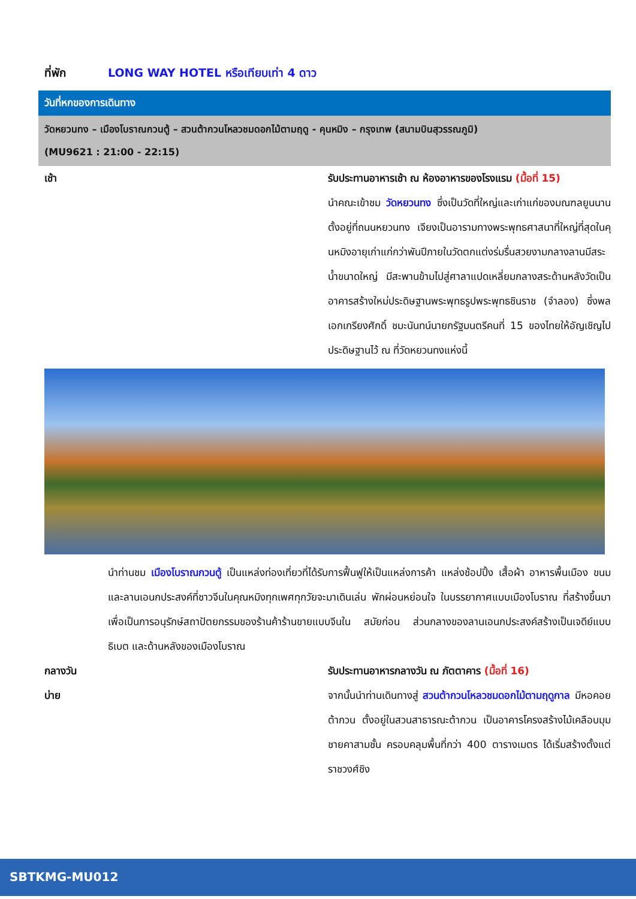ที่พัก LONG WAY HOTEL หรือเทียบเท่า 4 ดาว
วันที่หกของการเดินทาง
วัดหยวนทง – เมืองโบราณกวนตู้ – สวนต้ากวนโหลวชมดอกไม้ตามฤดู - คุนหมิง – กรุงเทพ (สนามบินสุวรรณภูมิ)
(MU9621 : 21:00 - 22:15)
เช้า รับประทานอาหารเช้า ณ ห้องอาหารของโรงแรม (มื้อที่ 15)
นำคณะเข้าชม วัดหยวนทง ซึ่งเป็นวัดที่ใหญ่และเก่าแก่ของมณฑลยูนนานตั้งอยู่ที่ถนนหยวนทง เจียงเป็นอารามทางพระพุทธศาสนาที่ใหญ่ที่สุดในคุนหมิงอายุเก่าแก่กว่าพันปีภายในวัดตกแต่งร่มรื่นสวยงามกลางลานมีสระน้ำขนาดใหญ่ มีสะพานข้ามไปสู่ศาลาแปดเหลี่ยมกลางสระด้านหลังวัดเป็นอาคารสร้างใหม่ประดิษฐานพระพุทธรูปพระพุทธชินราช (จำลอง) ซึ่งพลเอกเกรียงศักดิ์ ชมะนันทน์นายกรัฐมนตรีคนที่ 15 ของไทยให้อัญเชิญไปประดิษฐานไว้ ณ ที่วัดหยวนทงแห่งนี้
นำท่านชม เมืองโบราณกวนตู้ เป็นแหล่งท่องเที่ยวที่ได้รับการฟื้นฟูให้เป็นแหล่งการค้า แหล่งช้อปปิ้ง เสื้อผ้า อาหารพื้นเมือง ขนม และลานเอนกประสงค์ที่ชาวจีนในคุณหมิงทุกเพศทุกวัยจะมาเดินเล่น พักผ่อนหย่อนใจ ในบรรยากาศแบบเมืองโบราณ ที่สร้างขึ้นมาเพื่อเป็นการอนุรักษ์สถาปัตยกรรมของร้านค้าร้านขายแบบจีนใน สมัยก่อน ส่วนกลางของลานเอนกประสงค์สร้างเป็นเจดีย์แบบธิเบต และด้านหลังของเมืองโบราณ
กลางวัน รับประทานอาหารกลางวัน ณ ภัตตาคาร (มื้อที่ 16)
บ่าย จากนั้นนำท่านเดินทางสู่ สวนต้ากวนโหลวชมดอกไม้ตามฤดูกาล มีหอคอยต้ากวน ตั้งอยู่ในสวนสาธารณะต้ากวน เป็นอาคารโครงสร้างไม้เคลือบมุมชายคาสามชั้น ครอบคลุมพื้นที่กว่า 400 ตารางเมตร ได้เริ่มสร้างตั้งแต่ราชวงศ์ชิง
SBTKMG-MU012